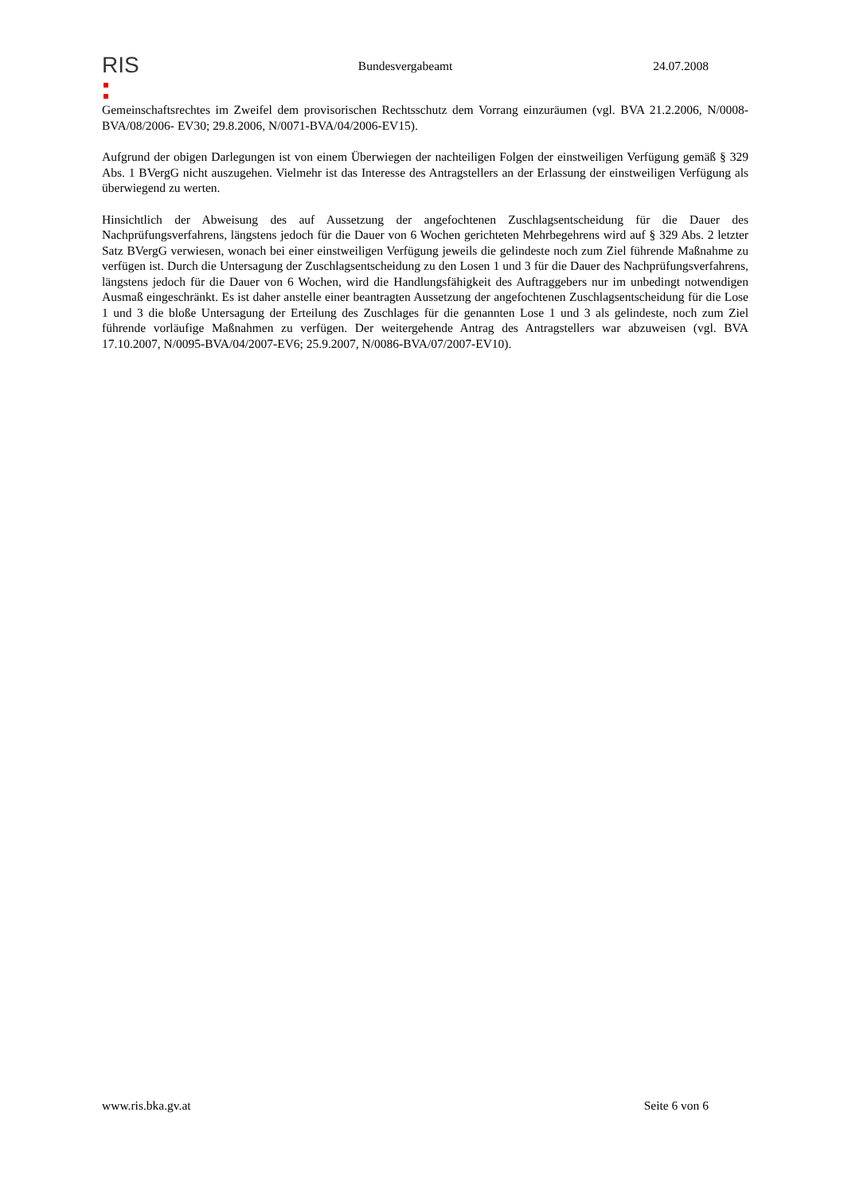RIS
Bundesvergabeamt 24.07.2008
Gemeinschaftsrechtes im Zweifel dem provisorischen Rechtsschutz dem Vorrang einzuräumen (vgl. BVA 21.2.2006, N/0008-BVA/08/2006- EV30; 29.8.2006, N/0071-BVA/04/2006-EV15).
Aufgrund der obigen Darlegungen ist von einem Überwiegen der nachteiligen Folgen der einstweiligen Verfügung gemäß § 329 Abs. 1 BVergG nicht auszugehen. Vielmehr ist das Interesse des Antragstellers an der Erlassung der einstweiligen Verfügung als überwiegend zu werten.
Hinsichtlich der Abweisung des auf Aussetzung der angefochtenen Zuschlagsentscheidung für die Dauer des Nachprüfungsverfahrens, längstens jedoch für die Dauer von 6 Wochen gerichteten Mehrbegehrens wird auf § 329 Abs. 2 letzter Satz BVergG verwiesen, wonach bei einer einstweiligen Verfügung jeweils die gelindeste noch zum Ziel führende Maßnahme zu verfügen ist. Durch die Untersagung der Zuschlagsentscheidung zu den Losen 1 und 3 für die Dauer des Nachprüfungsverfahrens, längstens jedoch für die Dauer von 6 Wochen, wird die Handlungsfähigkeit des Auftraggebers nur im unbedingt notwendigen Ausmaß eingeschränkt. Es ist daher anstelle einer beantragten Aussetzung der angefochtenen Zuschlagsentscheidung für die Lose 1 und 3 die bloße Untersagung der Erteilung des Zuschlages für die genannten Lose 1 und 3 als gelindeste, noch zum Ziel führende vorläufige Maßnahmen zu verfügen. Der weitergehende Antrag des Antragstellers war abzuweisen (vgl. BVA 17.10.2007, N/0095-BVA/04/2007-EV6; 25.9.2007, N/0086-BVA/07/2007-EV10).
www.ris.bka.gv.at Seite 6 von 6